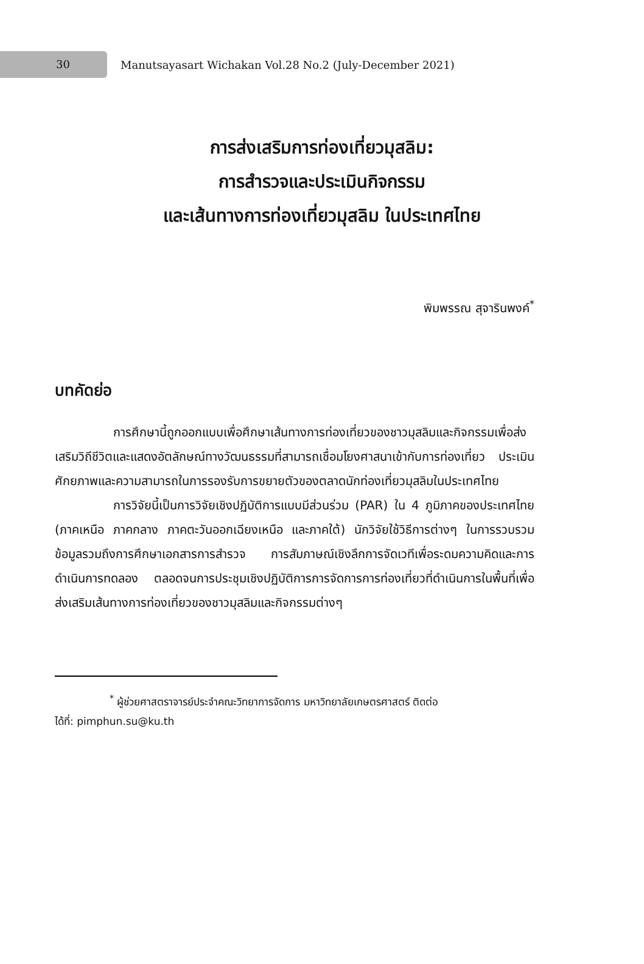30
Manutsayasart Wichakan Vol.28 No.2 (July-December 2021)
การส่งเสริมการท่องเที่ยวมุสลิม:
การสำรวจและประเมินกิจกรรม
และเส้นทางการท่องเที่ยวมุสลิม ในประเทศไทย
พิมพรรณ สุจารินพงค์<sup>*</sup>
บทคัดย่อ
การศึกษานี้ถูกออกแบบเพื่อศึกษาเส้นทางการท่องเที่ยวของชาวมุสลิมและกิจกรรมเพื่อส่งเสริมวิถีชีวิตและแสดงอัตลักษณ์ทางวัฒนธรรมที่สามารถเชื่อมโยงศาสนาเข้ากับการท่องเที่ยว ประเมินศักยภาพและความสามารถในการรองรับการขยายตัวของตลาดนักท่องเที่ยวมุสลิมในประเทศไทย
การวิจัยนี้เป็นการวิจัยเชิงปฏิบัติการแบบมีส่วนร่วม (PAR) ใน 4 ภูมิภาคของประเทศไทย (ภาคเหนือ ภาคกลาง ภาคตะวันออกเฉียงเหนือ และภาคใต้) นักวิจัยใช้วิธีการต่างๆ ในการรวบรวมข้อมูลรวมถึงการศึกษาเอกสารการสำรวจ การสัมภาษณ์เชิงลึกการจัดเวทีเพื่อระดมความคิดและการดำเนินการทดลอง ตลอดจนการประชุมเชิงปฏิบัติการการจัดการการท่องเที่ยวที่ดำเนินการในพื้นที่เพื่อส่งเสริมเส้นทางการท่องเที่ยวของชาวมุสลิมและกิจกรรมต่างๆ
<sup>*</sup> ผู้ช่วยศาสตราจารย์ประจำคณะวิทยาการจัดการ มหาวิทยาลัยเกษตรศาสตร์ ติดต่อ
ได้ที่: pimphun.su@ku.th